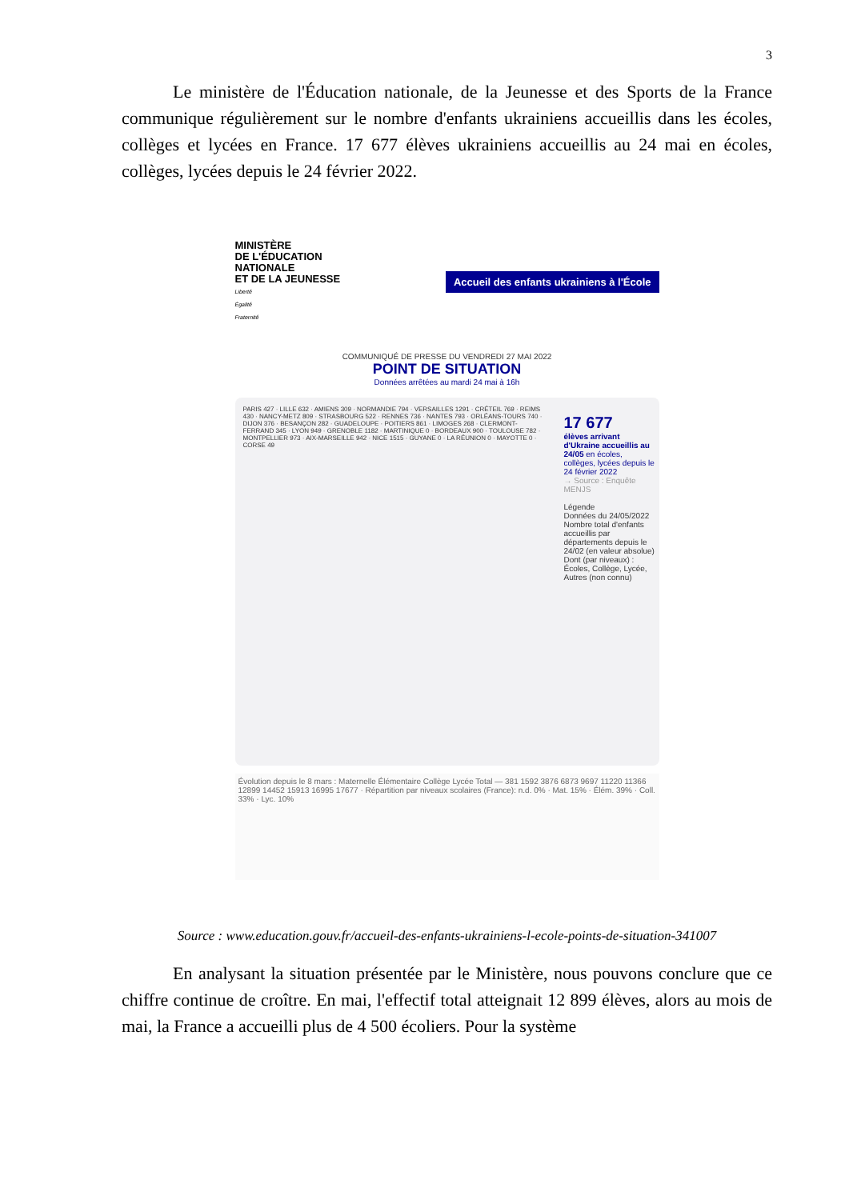3
Le ministère de l'Éducation nationale, de la Jeunesse et des Sports de la France communique régulièrement sur le nombre d'enfants ukrainiens accueillis dans les écoles, collèges et lycées en France. 17 677 élèves ukrainiens accueillis au 24 mai en écoles, collèges, lycées depuis le 24 février 2022.
MINISTÈRE
DE L'ÉDUCATION
NATIONALE
ET DE LA JEUNESSE
Liberté
Égalité
Fraternité
Accueil des enfants ukrainiens à l'École
COMMUNIQUÉ DE PRESSE DU VENDREDI 27 MAI 2022
POINT DE SITUATION
Données arrêtées au mardi 24 mai à 16h
17 677
élèves arrivant d'Ukraine accueillis au 24/05 en écoles, collèges, lycées depuis le 24 février 2022
→ Source : Enquête MENJS
Légende
Données du 24/05/2022
Nombre total d'enfants accueillis par départements depuis le 24/02 (en valeur absolue)
Dont (par niveaux) : Écoles, Collège, Lycée, Autres (non connu)
PARIS 427 · LILLE 632 · AMIENS 309 · NORMANDIE 794 · VERSAILLES 1291 · CRÉTEIL 769 · REIMS 430 · NANCY-METZ 809 · STRASBOURG 522 · RENNES 736 · NANTES 793 · ORLÉANS-TOURS 740 · DIJON 376 · BESANÇON 282 · GUADELOUPE · POITIERS 861 · LIMOGES 268 · CLERMONT-FERRAND 345 · LYON 949 · GRENOBLE 1182 · MARTINIQUE 0 · BORDEAUX 900 · TOULOUSE 782 · MONTPELLIER 973 · AIX-MARSEILLE 942 · NICE 1515 · GUYANE 0 · LA RÉUNION 0 · MAYOTTE 0 · CORSE 49
Évolution depuis le 8 mars : Maternelle Élémentaire Collège Lycée Total — 381 1592 3876 6873 9697 11220 11366 12899 14452 15913 16995 17677 · Répartition par niveaux scolaires (France): n.d. 0% · Mat. 15% · Élém. 39% · Coll. 33% · Lyc. 10%
Source : www.education.gouv.fr/accueil-des-enfants-ukrainiens-l-ecole-points-de-situation-341007
En analysant la situation présentée par le Ministère, nous pouvons conclure que ce chiffre continue de croître. En mai, l'effectif total atteignait 12 899 élèves, alors au mois de mai, la France a accueilli plus de 4 500 écoliers. Pour la système